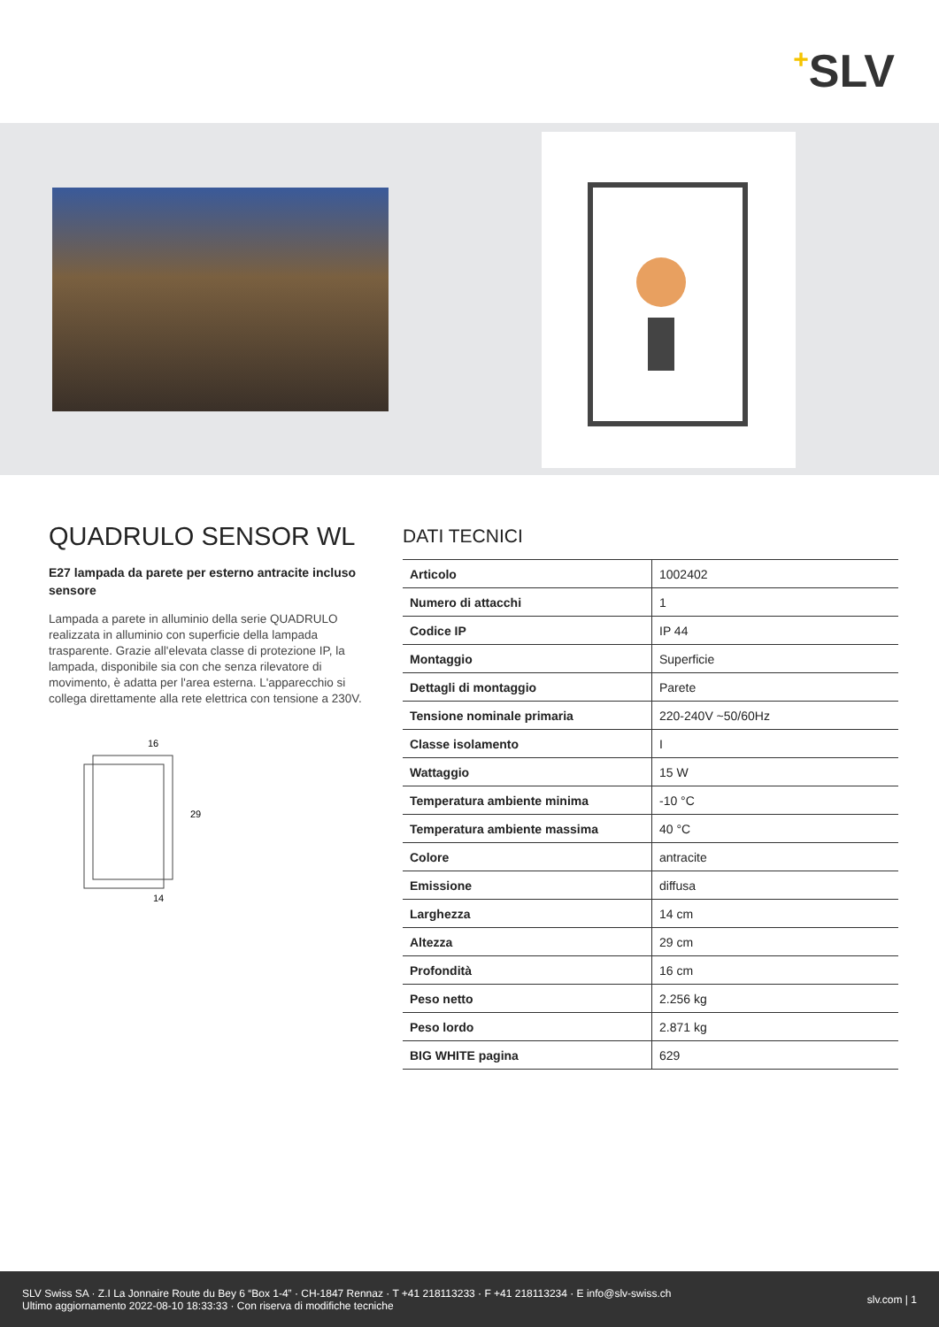+SLV
QUADRULO SENSOR WL
E27 lampada da parete per esterno antracite incluso sensore
Lampada a parete in alluminio della serie QUADRULO realizzata in alluminio con superficie della lampada trasparente. Grazie all'elevata classe di protezione IP, la lampada, disponibile sia con che senza rilevatore di movimento, è adatta per l'area esterna. L'apparecchio si collega direttamente alla rete elettrica con tensione a 230V.
16
29
14
DATI TECNICI
| Articolo | 1002402 |
| Numero di attacchi | 1 |
| Codice IP | IP 44 |
| Montaggio | Superficie |
| Dettagli di montaggio | Parete |
| Tensione nominale primaria | 220-240V ~50/60Hz |
| Classe isolamento | I |
| Wattaggio | 15 W |
| Temperatura ambiente minima | -10 °C |
| Temperatura ambiente massima | 40 °C |
| Colore | antracite |
| Emissione | diffusa |
| Larghezza | 14 cm |
| Altezza | 29 cm |
| Profondità | 16 cm |
| Peso netto | 2.256 kg |
| Peso lordo | 2.871 kg |
| BIG WHITE pagina | 629 |
SLV Swiss SA · Z.I La Jonnaire Route du Bey 6 “Box 1-4” · CH-1847 Rennaz · T +41 218113233 · F +41 218113234 · E info@slv-swiss.ch
Ultimo aggiornamento 2022-08-10 18:33:33 · Con riserva di modifiche tecniche
slv.com | 1